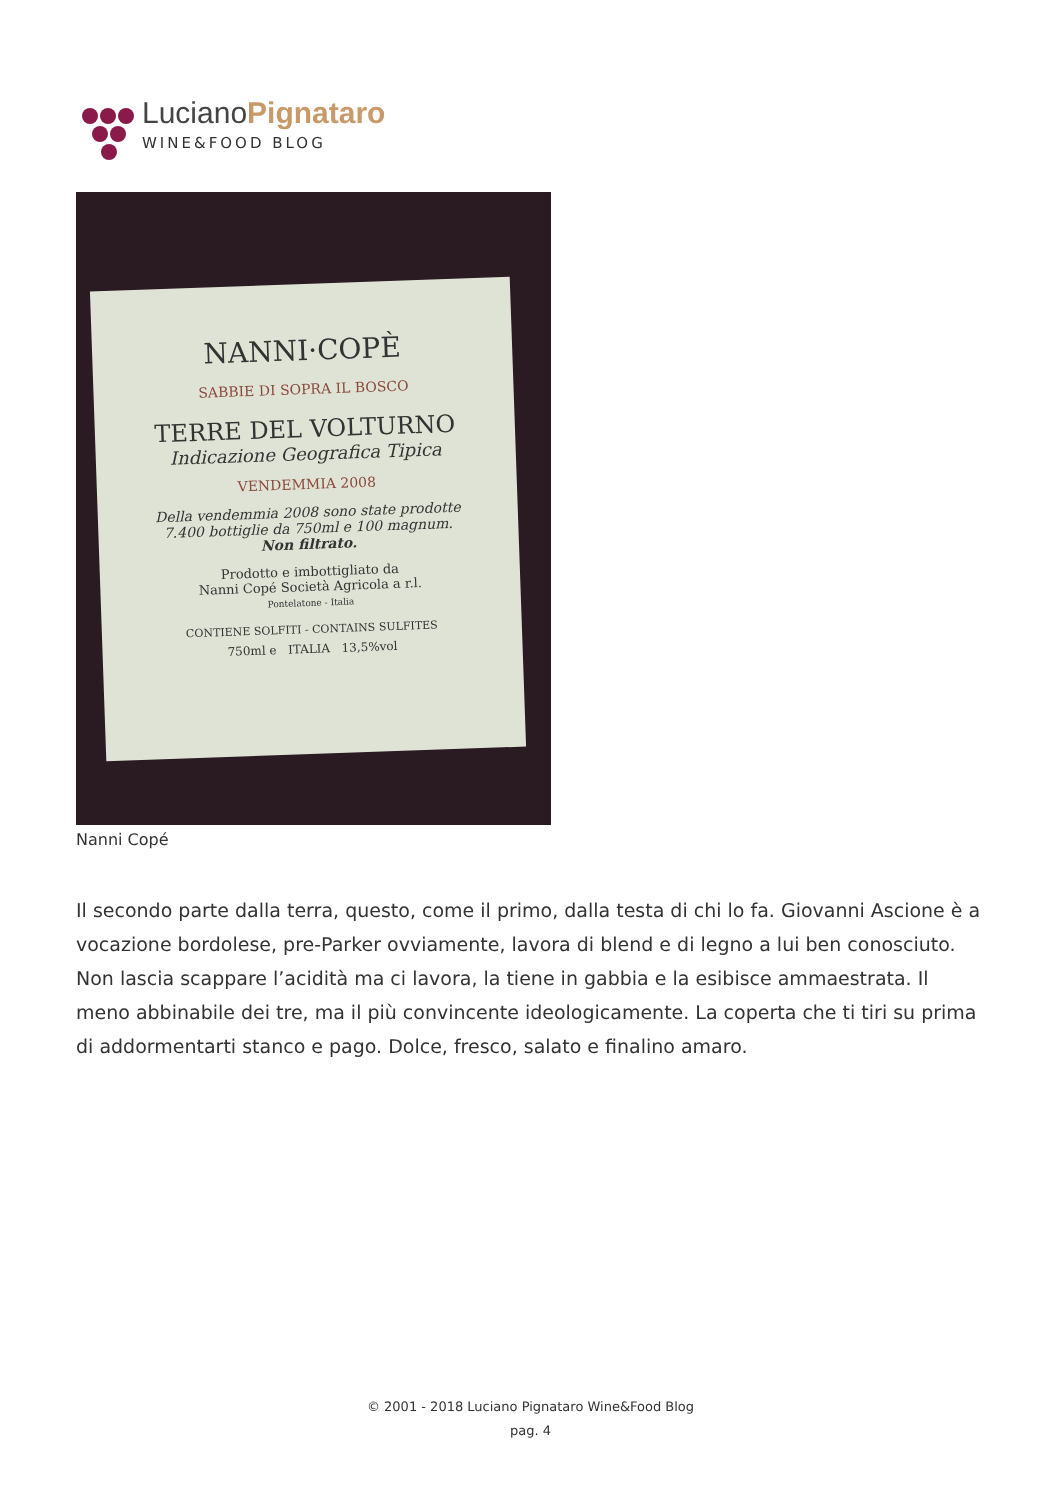LucianoPignataro
WINE&FOOD BLOG
NANNI·COPÈ
SABBIE DI SOPRA IL BOSCO
TERRE DEL VOLTURNO
Indicazione Geografica Tipica
VENDEMMIA 2008
Della vendemmia 2008 sono state prodotte
7.400 bottiglie da 750ml e 100 magnum.
Non filtrato.
Prodotto e imbottigliato da
Nanni Copé Società Agricola a r.l.
Pontelatone - Italia
CONTIENE SOLFITI - CONTAINS SULFITES
750ml e ITALIA 13,5%vol
Nanni Copé
Il secondo parte dalla terra, questo, come il primo, dalla testa di chi lo fa. Giovanni Ascione è a vocazione bordolese, pre-Parker ovviamente, lavora di blend e di legno a lui ben conosciuto. Non lascia scappare l’acidità ma ci lavora, la tiene in gabbia e la esibisce ammaestrata. Il meno abbinabile dei tre, ma il più convincente ideologicamente. La coperta che ti tiri su prima di addormentarti stanco e pago. Dolce, fresco, salato e finalino amaro.
© 2001 - 2018 Luciano Pignataro Wine&Food Blog
pag. 4